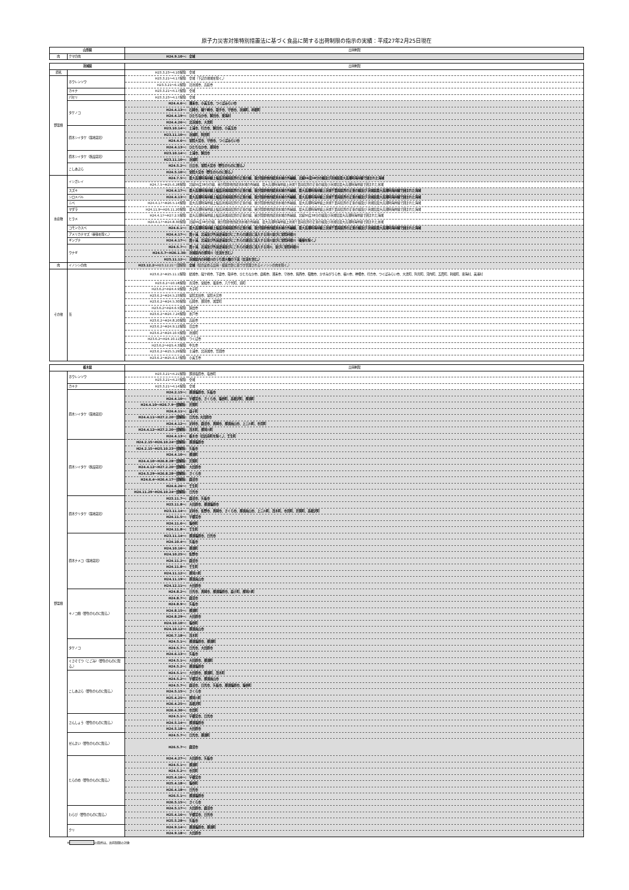原子力災害対策特別措置法に基づく食品に関する出荷制限の指示の実績：平成27年2月25日現在
| 山形県 | | 出荷制限 | |
| 肉 | クマの肉 | H24.9.10～: | 全域 |
| 茨城県 | | 出荷制限 | |
| 原乳 | | H23.3.23～4.10解除: | 全域 |
| 野菜類 | ホウレンソウ | H23.3.21～4.17解除: | 全域（下記の地域を除く。） |
| | | H23.3.21～6.1解除: | 北茨城市、高萩市 |
| | カキナ | H23.3.21～4.17解除: | 全域 |
| | パセリ | H23.3.23～4.17解除: | 全域 |
| | タケノコ | H24.4.6～: | 潮来市、小美玉市、つくばみらい市 |
| | | H24.4.13～: | 石岡市、龍ケ崎市、取手市、守谷市、茨城町、利根町 |
| | | H24.4.19～: | ひたちなか市、鉾田市、東海村 |
| | | H24.4.26～: | 北茨城市、大洗町 |
| | 原木シイタケ（露地栽培） | H23.10.14～: | 土浦市、行方市、鉾田市、小美玉市 |
| | | H23.11.10～: | 茨城町、阿見町 |
| | | H24.4.6～: | 常陸大宮市、守谷市、つくばみらい市 |
| | | H24.4.13～: | ひたちなか市、那珂市 |
| | 原木シイタケ（施設栽培） | H23.10.14～: | 土浦市、鉾田市 |
| | | H23.11.10～: | 茨城町 |
| | こしあぶら | H24.5.2～: | 日立市、常陸大宮市（野生のものに限る。） |
| | | H24.5.10～: | 常陸大宮市（野生のものに限る。） |
| 水産物 | イシガレイ | H24.7.5～: | 最大高潮時海岸線上福島茨城両県界の正東の線、我が国排他的経済水域の外縁線、北緯36度38分の線及び茨城県最大高潮時海岸線で囲まれた海域 |
| | | H24.7.5～H25.6.28解除: | 北緯36度38分の線、我が国排他的経済水域の外縁線、最大高潮時海岸線上茨城千葉両県界の正東の線及び茨城県最大高潮時海岸線で囲まれた水域 |
| | スズキ | H24.4.17～: | 最大高潮時海岸線上福島茨城両県界の正東の線、我が国排他的経済水域の外縁線、最大高潮時海岸線上茨城千葉両県界の正東の線及び 茨城県最大高潮時海岸線で囲まれた海域 |
| | シロメバル | H24.4.13～: | 最大高潮時海岸線上福島茨城両県界の正東の線、我が国排他的経済水域の外縁線、最大高潮時海岸線上茨城千葉両県界の正東の線及び 茨城県最大高潮時海岸線で囲まれた海域 |
| | ニベ | H24.4.17～H26.5.14解除: | 最大高潮時海岸線上福島茨城両県界の正東の線、我が国排他的経済水域の外縁線、最大高潮時海岸線上茨城千葉両県界の正東の線及び 茨城県最大高潮時海岸線で囲まれた海域 |
| | マダラ | H24.11.9～H26.11.20解除: | 最大高潮時海岸線上福島茨城両県界の正東の線、我が国排他的経済水域の外縁線、最大高潮時海岸線上茨城千葉両県界の正東の線及び 茨城県最大高潮時海岸線で囲まれた海域 |
| | ヒラメ | H24.4.17～H27.2.5解除: | 最大高潮時海岸線上福島茨城両県界の正東の線、我が国排他的経済水域の外縁線、北緯36度38分の線及び茨城県最大高潮時海岸線で囲まれた海域 |
| | | H24.4.17～H24.8.30解除: | 北緯36度38分の線、我が国排他的経済水域の外縁線、最大高潮時海岸線上茨城千葉両県界の正東の線及び茨城県最大高潮時海岸線で囲まれた水域 |
| | コモンカスベ | H24.6.1～: | 最大高潮時海岸線上福島茨城両県界の正東の線、我が国排他的経済水域の外縁線、最大高潮時海岸線上茨城千葉両県界の正東の線及び 茨城県最大高潮時海岸線で囲まれた海域 |
| | アメリカナマズ（養殖を除く。） | H24.4.17～: | 霞ヶ浦、北浦及び外浪逆浦並びにこれらの湖沼に流入する河川並びに常陸利根川 |
| | ギンブナ | H24.4.17～: | 霞ヶ浦、北浦及び外浪逆浦並びにこれらの湖沼に流入する河川並びに常陸利根川（養殖を除く。） |
| | ウナギ | H24.5.7～: | 霞ヶ浦、北浦及び外浪逆浦並びにこれらの湖沼に流入する河川、並びに常陸利根川 |
| | | H24.5.7～H26.1.30: | 茨城県内の那珂川（支流を含む。） |
| | | H25.11.12～: | 茨城県内の利根川のうち境大橋の下流（支流を含む。） |
| 肉 | イノシシの肉 | H23.12.2～ H23.12.21一部解除: | 全域 （県の定める出荷・検査方針に基づき管理されるイノシシの肉を除く。） |
| その他 | 茶 | H23.6.2～H25.11.1解除: | 結城市、龍ケ崎市、下妻市、取手市、ひたちなか市、鹿嶋市、潮来市、守谷市、筑西市、稲敷市、かすみがうら市、桜川市、神栖市、行方市、つくばみらい市、大洗町、阿見町、河内町、五霞町、利根町、東海村、美浦村 |
| | | H23.6.2～10.18解除: | 古河市、常総市、坂東市、八千代町、境町 |
| | | H23.6.2～H24.4.9解除: | 大子町 |
| | | H23.6.2～H24.5.23解除: | 常陸太田市、常陸大宮市 |
| | | H23.6.2～H24.5.30解除: | 石岡市、那珂市、城里町 |
| | | H23.6.2～H24.6.5解除: | 鉾田市 |
| | | H23.6.2～H24.7.24解除: | 水戸市 |
| | | H23.6.2～H24.8.20解除: | 高萩市 |
| | | H23.6.2～H24.9.12解除: | 日立市 |
| | | H23.6.2～H24.10.5解除: | 茨城町 |
| | | H23.6.2～H24.10.11解除: | つくば市 |
| | | H23.6.2～H25.4.3解除: | 牛久市 |
| | | H23.6.2～H25.5.29解除: | 土浦市、北茨城市、笠間市 |
| | | H23.6.2～H25.6.17解除: | 小美玉市 |
| 栃木県 | | 出荷制限 | |
| 野菜類 | ホウレンソウ | H23.3.21～4.21解除: | 那須塩原市、塩谷町 |
| | | H23.3.21～4.27解除: | 全域 |
| | カキナ | H23.3.21～4.14解除: | 全域 |
| | 原木シイタケ（露地栽培） | H24.2.15～: | 那須塩原市、矢板市 |
| | | H24.4.10～: | 宇都宮市、さくら市、塩谷町、高根沢町、那須町 |
| | | H24.4.10～H26.7.9一部解除: | 芳賀町 |
| | | H24.4.11～: | 益子町 |
| | | H24.4.11～H27.2.20一部解除: | 日光市, 大田原市 |
| | | H24.4.12～: | 足利市、鹿沼市、真岡市、那須烏山市、上三川町、市貝町 |
| | | H24.4.12～H27.2.20一部解除: | 茂木町、那珂川町 |
| | | H24.4.13～: | 栃木市（旧岩舟町を除く。）、壬生町 |
| | 原木シイタケ（施設栽培） | H24.2.15～H26.10.24一部解除: | 那須塩原市 |
| | | H24.2.15～H25.10.23一部解除: | 矢板市 |
| | | H24.4.10～: | 那須町 |
| | | H24.4.10～H26.8.28一部解除: | 芳賀町 |
| | | H24.4.12～H27.2.20一部解除: | 大田原市 |
| | | H24.5.29～H26.8.28一部解除: | さくら市 |
| | | H24.6.4～H26.4.17一部解除: | 鹿沼市 |
| | | H24.6.26～: | 壬生町 |
| | | H24.11.29～H26.10.24一部解除: | 日光市 |
| | 原木クリタケ（露地栽培） | H23.11.7～: | 鹿沼市、矢板市 |
| | | H23.11.8～: | 大田原市、那須塩原市 |
| | | H23.11.14～: | 足利市、佐野市、真岡市、さくら市、那須烏山市、上三川町、茂木町、市貝町、芳賀町、高根沢町 |
| | | H24.11.5～: | 宇都宮市 |
| | | H24.11.6～: | 塩谷町 |
| | | H24.11.8～: | 壬生町 |
| | 原木ナメコ（露地栽培） | H23.11.14～: | 那須塩原市、日光市 |
| | | H24.10.4～: | 矢板市 |
| | | H24.10.16～: | 那須町 |
| | | H24.10.25～: | 佐野市 |
| | | H24.11.2～: | 鹿沼市 |
| | | H24.11.8～: | 壬生町 |
| | | H24.11.12～: | 那珂川町 |
| | | H24.11.19～: | 那須烏山市 |
| | | H24.12.11～: | 大田原市 |
| | キノコ類（野生のものに限る。） | H24.8.2～: | 日光市、真岡市、那須塩原市、益子町、那珂川町 |
| | | H24.8.7～: | 鹿沼市 |
| | | H24.8.9～: | 矢板市 |
| | | H24.8.15～: | 那須町 |
| | | H24.8.29～: | 大田原市 |
| | | H24.10.10～: | 塩谷町 |
| | | H24.10.12～: | 那須烏山市 |
| | | H26.7.18～: | 茂木町 |
| | タケノコ | H24.5.1～: | 那須塩原市、那須町 |
| | | H24.5.7～: | 日光市、大田原市 |
| | | H24.6.13～: | 矢板市 |
| | くさそてつ（こごみ）（野生のものに限る。） | H24.5.1～: | 大田原市、那須町 |
| | | H24.5.2～: | 那須塩原市 |
| | こしあぶら（野生のものに限る。） | H24.5.1～: | 大田原市、那須町、茂木町 |
| | | H24.5.2～: | 宇都宮市、那須烏山市 |
| | | H24.5.7～: | 鹿沼市、日光市、矢板市、那須塩原市、塩谷町 |
| | | H24.5.15～: | さくら市 |
| | | H25.4.25～: | 那珂川町 |
| | | H26.4.25～: | 高根沢町 |
| | | H26.4.30～: | 市貝町 |
| | さんしょう（野生のものに限る。） | H24.5.1～: | 宇都宮市、日光市 |
| | | H24.5.14～: | 那須塩原市 |
| | | H24.5.18～: | 大田原市 |
| | ぜんまい（野生のものに限る。） | H24.5.7～: | 日光市、那須町 |
| | | H26.5.7～: | 鹿沼市 |
| | たらのめ（野生のものに限る。） | H24.4.27～: | 大田原市、矢板市 |
| | | H24.5.1～: | 那須町 |
| | | H24.5.2～: | 市貝町 |
| | | H25.4.16～: | 宇都宮市 |
| | | H25.4.18～: | 塩谷町 |
| | | H26.4.18～: | 日光市 |
| | | H26.5.1～: | 那須塩原市 |
| | | H26.5.15～: | さくら市 |
| | わらび（野生のものに限る。） | H24.5.17～: | 大田原市、鹿沼市 |
| | | H25.4.16～: | 宇都宮市、日光市 |
| | | H25.5.28～: | 矢板市 |
| | クリ | H24.9.14～: | 那須塩原市、那須町 |
| | | H24.9.18～: | 大田原市 |
※ の箇所は、出荷制限の対象